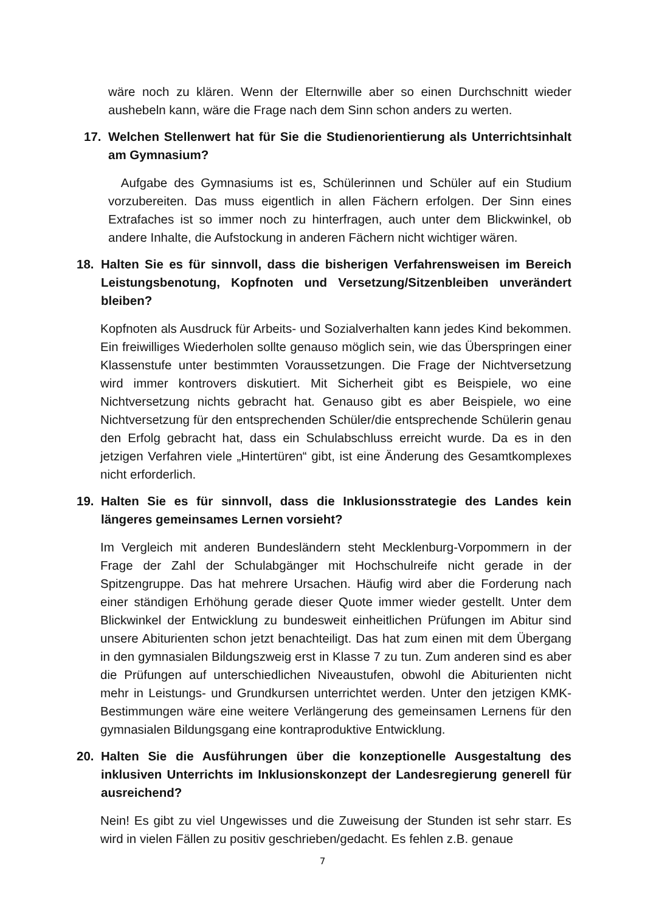wäre noch zu klären. Wenn der Elternwille aber so einen Durchschnitt wieder aushebeln kann, wäre die Frage nach dem Sinn schon anders zu werten.
17. Welchen Stellenwert hat für Sie die Studienorientierung als Unterrichtsinhalt am Gymnasium?
Aufgabe des Gymnasiums ist es, Schülerinnen und Schüler auf ein Studium vorzubereiten. Das muss eigentlich in allen Fächern erfolgen. Der Sinn eines Extrafaches ist so immer noch zu hinterfragen, auch unter dem Blickwinkel, ob andere Inhalte, die Aufstockung in anderen Fächern nicht wichtiger wären.
18. Halten Sie es für sinnvoll, dass die bisherigen Verfahrensweisen im Bereich Leistungsbenotung, Kopfnoten und Versetzung/Sitzenbleiben unverändert bleiben?
Kopfnoten als Ausdruck für Arbeits- und Sozialverhalten kann jedes Kind bekommen. Ein freiwilliges Wiederholen sollte genauso möglich sein, wie das Überspringen einer Klassenstufe unter bestimmten Voraussetzungen. Die Frage der Nichtversetzung wird immer kontrovers diskutiert. Mit Sicherheit gibt es Beispiele, wo eine Nichtversetzung nichts gebracht hat. Genauso gibt es aber Beispiele, wo eine Nichtversetzung für den entsprechenden Schüler/die entsprechende Schülerin genau den Erfolg gebracht hat, dass ein Schulabschluss erreicht wurde. Da es in den jetzigen Verfahren viele „Hintertüren“ gibt, ist eine Änderung des Gesamtkomplexes nicht erforderlich.
19. Halten Sie es für sinnvoll, dass die Inklusionsstrategie des Landes kein längeres gemeinsames Lernen vorsieht?
Im Vergleich mit anderen Bundesländern steht Mecklenburg-Vorpommern in der Frage der Zahl der Schulabgänger mit Hochschulreife nicht gerade in der Spitzengruppe. Das hat mehrere Ursachen. Häufig wird aber die Forderung nach einer ständigen Erhöhung gerade dieser Quote immer wieder gestellt. Unter dem Blickwinkel der Entwicklung zu bundesweit einheitlichen Prüfungen im Abitur sind unsere Abiturienten schon jetzt benachteiligt. Das hat zum einen mit dem Übergang in den gymnasialen Bildungszweig erst in Klasse 7 zu tun. Zum anderen sind es aber die Prüfungen auf unterschiedlichen Niveaustufen, obwohl die Abiturienten nicht mehr in Leistungs- und Grundkursen unterrichtet werden. Unter den jetzigen KMK-Bestimmungen wäre eine weitere Verlängerung des gemeinsamen Lernens für den gymnasialen Bildungsgang eine kontraproduktive Entwicklung.
20. Halten Sie die Ausführungen über die konzeptionelle Ausgestaltung des inklusiven Unterrichts im Inklusionskonzept der Landesregierung generell für ausreichend?
Nein! Es gibt zu viel Ungewisses und die Zuweisung der Stunden ist sehr starr. Es wird in vielen Fällen zu positiv geschrieben/gedacht. Es fehlen z.B. genaue
7